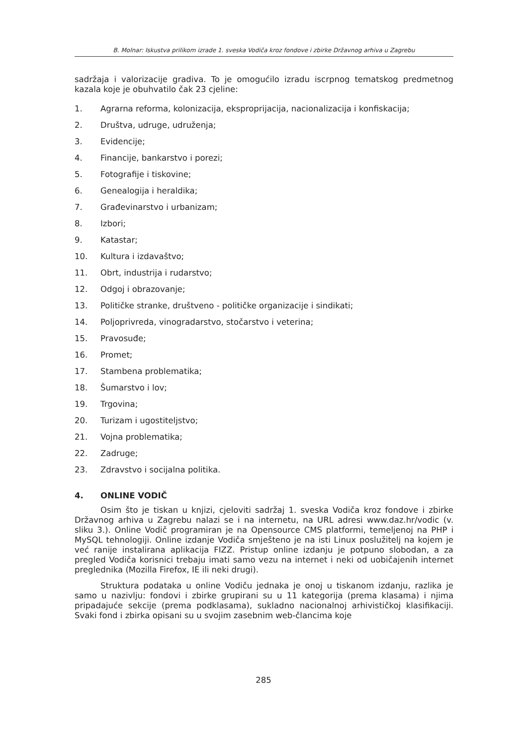B. Molnar: Iskustva prilikom izrade 1. sveska Vodiča kroz fondove i zbirke Državnog arhiva u Zagrebu
sadržaja i valorizacije gradiva. To je omogućilo izradu iscrpnog tematskog predmetnog kazala koje je obuhvatilo čak 23 cjeline:
1. Agrarna reforma, kolonizacija, eksproprijacija, nacionalizacija i konfiskacija;
2. Društva, udruge, udruženja;
3. Evidencije;
4. Financije, bankarstvo i porezi;
5. Fotografije i tiskovine;
6. Genealogija i heraldika;
7. Građevinarstvo i urbanizam;
8. Izbori;
9. Katastar;
10. Kultura i izdavaštvo;
11. Obrt, industrija i rudarstvo;
12. Odgoj i obrazovanje;
13. Političke stranke, društveno - političke organizacije i sindikati;
14. Poljoprivreda, vinogradarstvo, stočarstvo i veterina;
15. Pravosuđe;
16. Promet;
17. Stambena problematika;
18. Šumarstvo i lov;
19. Trgovina;
20. Turizam i ugostiteljstvo;
21. Vojna problematika;
22. Zadruge;
23. Zdravstvo i socijalna politika.
4. ONLINE VODIČ
Osim što je tiskan u knjizi, cjeloviti sadržaj 1. sveska Vodiča kroz fondove i zbirke Državnog arhiva u Zagrebu nalazi se i na internetu, na URL adresi www.daz.hr/vodic (v. sliku 3.). Online Vodič programiran je na Opensource CMS platformi, temeljenoj na PHP i MySQL tehnologiji. Online izdanje Vodiča smješteno je na isti Linux poslužitelj na kojem je već ranije instalirana aplikacija FIZZ. Pristup online izdanju je potpuno slobodan, a za pregled Vodiča korisnici trebaju imati samo vezu na internet i neki od uobičajenih internet preglednika (Mozilla Firefox, IE ili neki drugi).
Struktura podataka u online Vodiču jednaka je onoj u tiskanom izdanju, razlika je samo u nazivlju: fondovi i zbirke grupirani su u 11 kategorija (prema klasama) i njima pripadajuće sekcije (prema podklasama), sukladno nacionalnoj arhivističkoj klasifikaciji. Svaki fond i zbirka opisani su u svojim zasebnim web-člancima koje
285